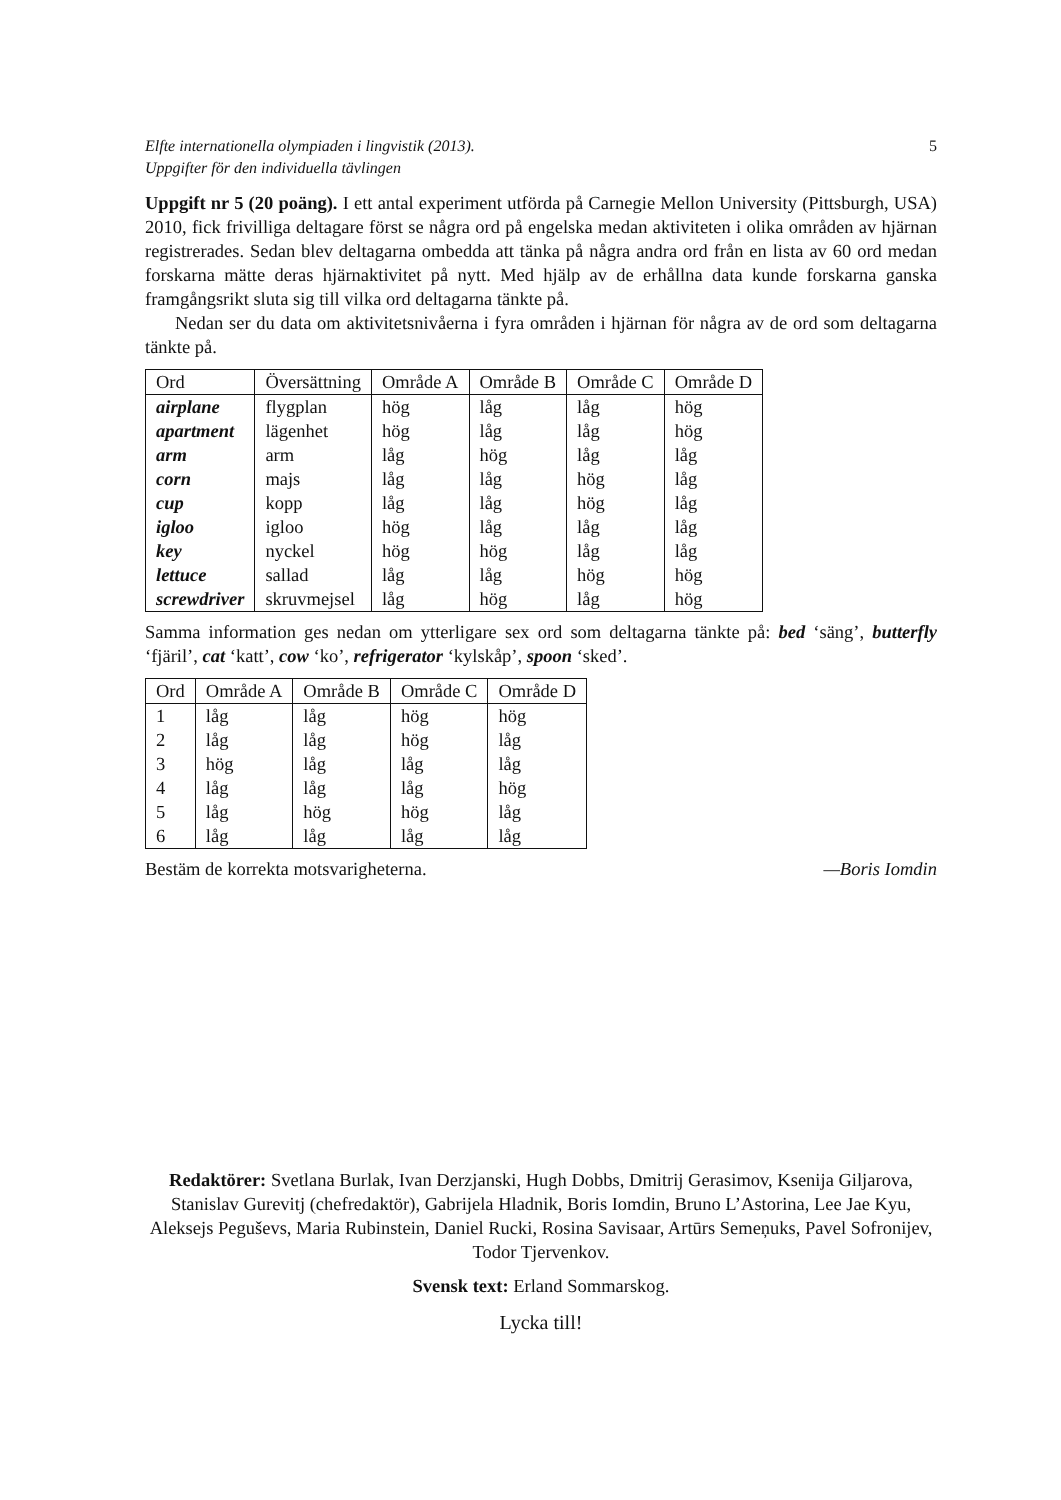Elfte internationella olympiaden i lingvistik (2013).
Uppgifter för den individuella tävlingen 5
Uppgift nr 5 (20 poäng). I ett antal experiment utförda på Carnegie Mellon University (Pittsburgh, USA) 2010, fick frivilliga deltagare först se några ord på engelska medan aktiviteten i olika områden av hjärnan registrerades. Sedan blev deltagarna ombedda att tänka på några andra ord från en lista av 60 ord medan forskarna mätte deras hjärnaktivitet på nytt. Med hjälp av de erhållna data kunde forskarna ganska framgångsrikt sluta sig till vilka ord deltagarna tänkte på.
Nedan ser du data om aktivitetsnivåerna i fyra områden i hjärnan för några av de ord som deltagarna tänkte på.
| Ord | Översättning | Område A | Område B | Område C | Område D |
| --- | --- | --- | --- | --- | --- |
| airplane | flygplan | hög | låg | låg | hög |
| apartment | lägenhet | hög | låg | låg | hög |
| arm | arm | låg | hög | låg | låg |
| corn | majs | låg | låg | hög | låg |
| cup | kopp | låg | låg | hög | låg |
| igloo | igloo | hög | låg | låg | låg |
| key | nyckel | hög | hög | låg | låg |
| lettuce | sallad | låg | låg | hög | hög |
| screwdriver | skruvmejsel | låg | hög | låg | hög |
Samma information ges nedan om ytterligare sex ord som deltagarna tänkte på: bed ‘säng’, butterfly ‘fjäril’, cat ‘katt’, cow ‘ko’, refrigerator ‘kylskåp’, spoon ‘sked’.
| Ord | Område A | Område B | Område C | Område D |
| --- | --- | --- | --- | --- |
| 1 | låg | låg | hög | hög |
| 2 | låg | låg | hög | låg |
| 3 | hög | låg | låg | låg |
| 4 | låg | låg | låg | hög |
| 5 | låg | hög | hög | låg |
| 6 | låg | låg | låg | låg |
Bestäm de korrekta motsvarigheterna. —Boris Iomdin
Redaktörer: Svetlana Burlak, Ivan Derzjanski, Hugh Dobbs, Dmitrij Gerasimov, Ksenija Giljarova, Stanislav Gurevitj (chefredaktör), Gabrijela Hladnik, Boris Iomdin, Bruno L’Astorina, Lee Jae Kyu, Aleksejs Peguševs, Maria Rubinstein, Daniel Rucki, Rosina Savisaar, Artūrs Semeņuks, Pavel Sofronijev, Todor Tjervenkov.
Svensk text: Erland Sommarskog.
Lycka till!